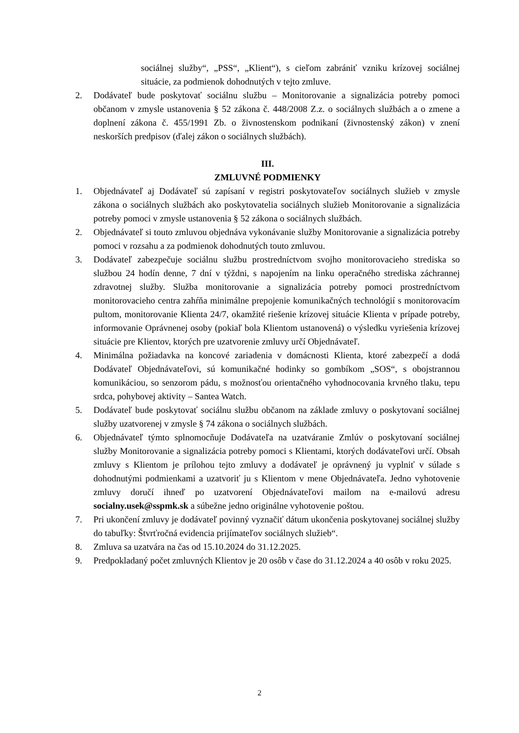sociálnej služby“, „PSS“, „Klient“), s cieľom zabrániť vzniku krízovej sociálnej situácie, za podmienok dohodnutých v tejto zmluve.
2. Dodávateľ bude poskytovať sociálnu službu – Monitorovanie a signalizácia potreby pomoci občanom v zmysle ustanovenia § 52 zákona č. 448/2008 Z.z. o sociálnych službách a o zmene a doplnení zákona č. 455/1991 Zb. o živnostenskom podnikaní (živnostenský zákon) v znení neskorších predpisov (ďalej zákon o sociálnych službách).
III.
ZMLUVNÉ PODMIENKY
1. Objednávateľ aj Dodávateľ sú zapísaní v registri poskytovateľov sociálnych služieb v zmysle zákona o sociálnych službách ako poskytovatelia sociálnych služieb Monitorovanie a signalizácia potreby pomoci v zmysle ustanovenia § 52 zákona o sociálnych službách.
2. Objednávateľ si touto zmluvou objednáva vykonávanie služby Monitorovanie a signalizácia potreby pomoci v rozsahu a za podmienok dohodnutých touto zmluvou.
3. Dodávateľ zabezpečuje sociálnu službu prostredníctvom svojho monitorovacieho strediska so službou 24 hodín denne, 7 dní v týždni, s napojením na linku operačného strediska záchrannej zdravotnej služby. Služba monitorovanie a signalizácia potreby pomoci prostredníctvom monitorovacieho centra zahŕňa minimálne prepojenie komunikačných technológií s monitorovacím pultom, monitorovanie Klienta 24/7, okamžité riešenie krízovej situácie Klienta v prípade potreby, informovanie Oprávnenej osoby (pokiaľ bola Klientom ustanovená) o výsledku vyriešenia krízovej situácie pre Klientov, ktorých pre uzatvorenie zmluvy určí Objednávateľ.
4. Minimálna požiadavka na koncové zariadenia v domácnosti Klienta, ktoré zabezpečí a dodá Dodávateľ Objednávateľovi, sú komunikačné hodinky so gombíkom „SOS“, s obojstrannou komunikáciou, so senzorom pádu, s možnosťou orientačného vyhodnocovania krvného tlaku, tepu srdca, pohybovej aktivity – Santea Watch.
5. Dodávateľ bude poskytovať sociálnu službu občanom na základe zmluvy o poskytovaní sociálnej služby uzatvorenej v zmysle § 74 zákona o sociálnych službách.
6. Objednávateľ týmto splnomocňuje Dodávateľa na uzatváranie Zmlúv o poskytovaní sociálnej služby Monitorovanie a signalizácia potreby pomoci s Klientami, ktorých dodávateľovi určí. Obsah zmluvy s Klientom je prílohou tejto zmluvy a dodávateľ je oprávnený ju vyplniť v súlade s dohodnutými podmienkami a uzatvoriť ju s Klientom v mene Objednávateľa. Jedno vyhotovenie zmluvy doručí ihneď po uzatvorení Objednávateľovi mailom na e-mailovú adresu socialny.usek@sspmk.sk a súbežne jedno originálne vyhotovenie poštou.
7. Pri ukončení zmluvy je dodávateľ povinný vyznačiť dátum ukončenia poskytovanej sociálnej služby do tabuľky: Štvrťročná evidencia prijímateľov sociálnych služieb“.
8. Zmluva sa uzatvára na čas od 15.10.2024 do 31.12.2025.
9. Predpokladaný počet zmluvných Klientov je 20 osôb v čase do 31.12.2024 a 40 osôb v roku 2025.
2